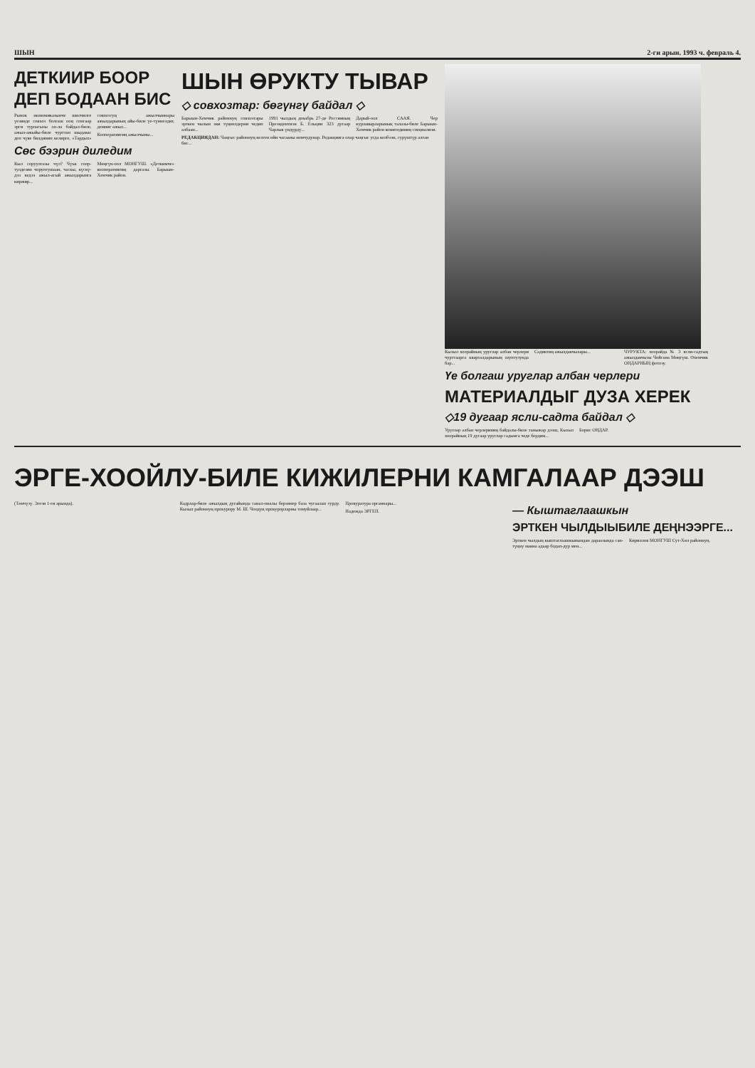ШЫН 2-ги арын. 1993 ч. февраль 4.
ДЕТКИИР БООР ДЕП БОДААН БИС
Рынок экономиказынче шилчилге үезинде совхоз болгаш ооң сонгаар эрги турлагызы ол-ла байдал-биле, ажыл-ажыйы-биле чурттап шыдавас деп чүве билдинип келирге, «Тардых» совхозтуң ажылчыннары ажылдарының айы-биле үе-түннелдиг, демниг ажыл...
Кооперативтиң ажылчыны...
Сөс бээрин диледим
Кыл соруулгазы чүл? Чүък соор-тулдезин чоруптушаан, часкы, күскү-дээ кедээ ажыл-агый ажылдарынга киржир...
Мөңгүн-оол МОНГУШ. «Деткимче» кооперативтиң даргазы. Барыын-Хемчик район.
ШЫН ӨРУКТУ ТЫВАР
◇ совхозтар: бөгүнгү байдал ◇
Барыын-Хемчик районнуң совхозтары эрткен чылын эки түңнелдерни чедип албаан...
1991 чылдың декабрь 27-де Россияның Президентизи Б. Ельцин 323 дугаар Чарлык үндүрдү...
Дарый-оол СААЯ. Чер курлавырларының талазы-биле Барыын-Хемчик район комитединиң специализи.
РЕДАКЦИЯДАН: Чаңгыс районнуң келген нйн чагааны номчудунар. Редакцияга олар чаңгыс угда келбээн, сурүштүр алган бис...
Кызыл хоорайның уруглар албан черлери чурттаарга кварталдарының шуптузунда бар...
Садиктиң ажылдакчылары...
ЧУРУКТА: хоорайда № 3 ясли-садтың ажылдакчызы Чойгана Мөңгүш. Өхемчик ОНДАРНЫҢ фотозу.
Үе болгаш уруглар албан черлери
МАТЕРИАЛДЫГ ДУЗА ХЕРЕК
◇19 дугаар ясли-садта байдал ◇
Уруглар албан черлериниң байдалы-биле таныжар дээш, Кызыл хоорайның 19 дугаар уруглар садынга чеде бердим...
Борис ОНДАР.
ЭРГЕ-ХООЙЛУ-БИЛЕ КИЖИЛЕРНИ КАМГАЛААР ДЭЭШ
(Төнчүзү. Эгези 1-ги арында).
Кадрлар-биле ажылдың дугайында санал-оналы берзинер база чугаалап турду. Кызыл районнуң прокурору М. Ш. Чоодуң прокурорларны томуйлаар...
Прокуратура органнары...
Надежда ЭРГЕП.
— Кыштаглаашкын
ЭРТКЕН ЧЫЛДЫЫБИЛЕ ДЕҢНЭЭРГЕ...
Эрткен чылдың кыштаглаашкынындан дараазында сан-түңну манна адаар бодап-дур мен...
Кириллов МОНГУШ Сут-Хөл районнуң.